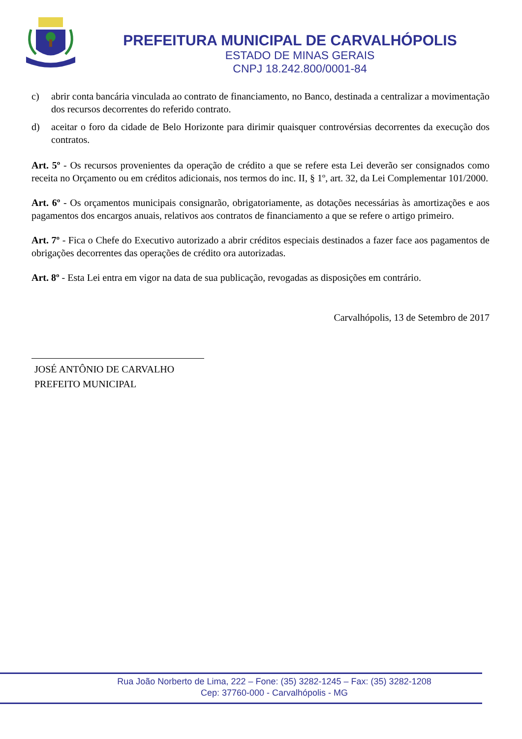PREFEITURA MUNICIPAL DE CARVALHÓPOLIS
ESTADO DE MINAS GERAIS
CNPJ 18.242.800/0001-84
c) abrir conta bancária vinculada ao contrato de financiamento, no Banco, destinada a centralizar a movimentação dos recursos decorrentes do referido contrato.
d) aceitar o foro da cidade de Belo Horizonte para dirimir quaisquer controvérsias decorrentes da execução dos contratos.
Art. 5º - Os recursos provenientes da operação de crédito a que se refere esta Lei deverão ser consignados como receita no Orçamento ou em créditos adicionais, nos termos do inc. II, § 1º, art. 32, da Lei Complementar 101/2000.
Art. 6º - Os orçamentos municipais consignarão, obrigatoriamente, as dotações necessárias às amortizações e aos pagamentos dos encargos anuais, relativos aos contratos de financiamento a que se refere o artigo primeiro.
Art. 7º - Fica o Chefe do Executivo autorizado a abrir créditos especiais destinados a fazer face aos pagamentos de obrigações decorrentes das operações de crédito ora autorizadas.
Art. 8º - Esta Lei entra em vigor na data de sua publicação, revogadas as disposições em contrário.
Carvalhópolis, 13 de Setembro de 2017
JOSÉ ANTÔNIO DE CARVALHO
PREFEITO MUNICIPAL
Rua João Norberto de Lima, 222 – Fone: (35) 3282-1245 – Fax: (35) 3282-1208
Cep: 37760-000 - Carvalhópolis - MG